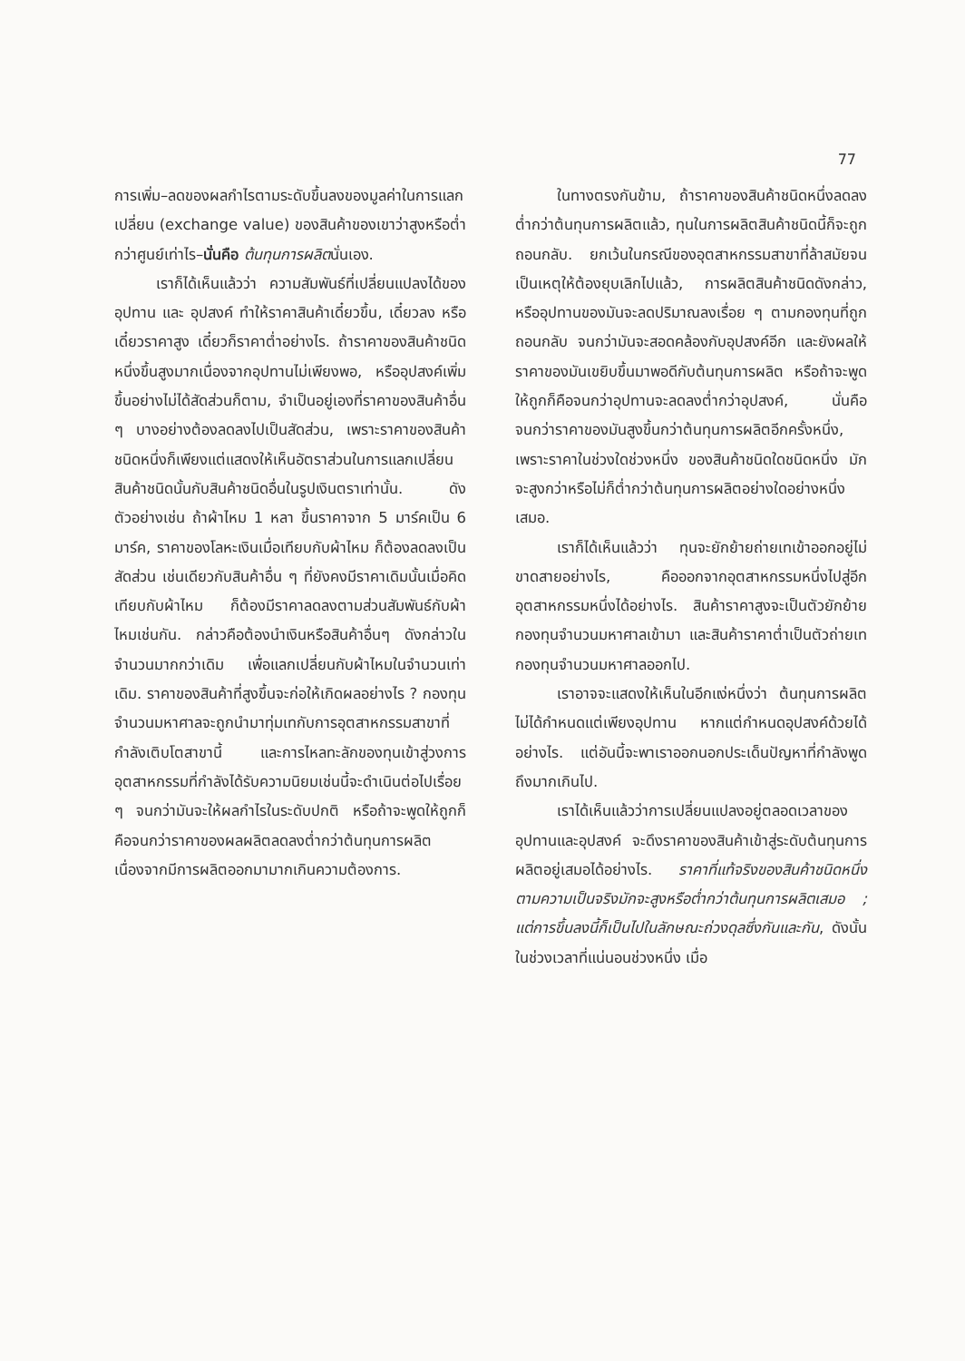77
การเพิ่ม–ลดของผลกำไรตามระดับขึ้นลงของมูลค่าในการแลกเปลี่ยน (exchange value) ของสินค้าของเขาว่าสูงหรือต่ำกว่าศูนย์เท่าไร–นั่นคือ ต้นทุนการผลิตนั่นเอง.
เราก็ได้เห็นแล้วว่า ความสัมพันธ์ที่เปลี่ยนแปลงได้ของ อุปทาน และ อุปสงค์ ทำให้ราคาสินค้าเดี๋ยวขึ้น, เดี๋ยวลง หรือเดี๋ยวราคาสูง เดี๋ยวก็ราคาต่ำอย่างไร. ถ้าราคาของสินค้าชนิดหนึ่งขึ้นสูงมากเนื่องจากอุปทานไม่เพียงพอ, หรืออุปสงค์เพิ่มขึ้นอย่างไม่ได้สัดส่วนก็ตาม, จำเป็นอยู่เองที่ราคาของสินค้าอื่น ๆ บางอย่างต้องลดลงไปเป็นสัดส่วน, เพราะราคาของสินค้าชนิดหนึ่งก็เพียงแต่แสดงให้เห็นอัตราส่วนในการแลกเปลี่ยนสินค้าชนิดนั้นกับสินค้าชนิดอื่นในรูปเงินตราเท่านั้น. ดังตัวอย่างเช่น ถ้าผ้าไหม 1 หลา ขึ้นราคาจาก 5 มาร์คเป็น 6 มาร์ค, ราคาของโลหะเงินเมื่อเทียบกับผ้าไหม ก็ต้องลดลงเป็นสัดส่วน เช่นเดียวกับสินค้าอื่น ๆ ที่ยังคงมีราคาเดิมนั้นเมื่อคิดเทียบกับผ้าไหม ก็ต้องมีราคาลดลงตามส่วนสัมพันธ์กับผ้าไหมเช่นกัน. กล่าวคือต้องนำเงินหรือสินค้าอื่นๆ ดังกล่าวในจำนวนมากกว่าเดิม เพื่อแลกเปลี่ยนกับผ้าไหมในจำนวนเท่าเดิม. ราคาของสินค้าที่สูงขึ้นจะก่อให้เกิดผลอย่างไร ? กองทุนจำนวนมหาศาลจะถูกนำมาทุ่มเทกับการอุตสาหกรรมสาขาที่กำลังเติบโตสาขานี้ และการไหลทะลักของทุนเข้าสู่วงการอุตสาหกรรมที่กำลังได้รับความนิยมเช่นนี้จะดำเนินต่อไปเรื่อย ๆ จนกว่ามันจะให้ผลกำไรในระดับปกติ หรือถ้าจะพูดให้ถูกก็คือจนกว่าราคาของผลผลิตลดลงต่ำกว่าต้นทุนการผลิต เนื่องจากมีการผลิตออกมามากเกินความต้องการ.
ในทางตรงกันข้าม, ถ้าราคาของสินค้าชนิดหนึ่งลดลงต่ำกว่าต้นทุนการผลิตแล้ว, ทุนในการผลิตสินค้าชนิดนี้ก็จะถูกถอนกลับ. ยกเว้นในกรณีของอุตสาหกรรมสาขาที่ล้าสมัยจนเป็นเหตุให้ต้องยุบเลิกไปแล้ว, การผลิตสินค้าชนิดดังกล่าว, หรืออุปทานของมันจะลดปริมาณลงเรื่อย ๆ ตามกองทุนที่ถูกถอนกลับ จนกว่ามันจะสอดคล้องกับอุปสงค์อีก และยังผลให้ราคาของมันเขยิบขึ้นมาพอดีกับต้นทุนการผลิต หรือถ้าจะพูดให้ถูกก็คือจนกว่าอุปทานจะลดลงต่ำกว่าอุปสงค์, นั่นคือจนกว่าราคาของมันสูงขึ้นกว่าต้นทุนการผลิตอีกครั้งหนึ่ง, เพราะราคาในช่วงใดช่วงหนึ่ง ของสินค้าชนิดใดชนิดหนึ่ง มักจะสูงกว่าหรือไม่ก็ต่ำกว่าต้นทุนการผลิตอย่างใดอย่างหนึ่งเสมอ.
เราก็ได้เห็นแล้วว่า ทุนจะยักย้ายถ่ายเทเข้าออกอยู่ไม่ขาดสายอย่างไร, คือออกจากอุตสาหกรรมหนึ่งไปสู่อีกอุตสาหกรรมหนึ่งได้อย่างไร. สินค้าราคาสูงจะเป็นตัวยักย้ายกองทุนจำนวนมหาศาลเข้ามา และสินค้าราคาต่ำเป็นตัวถ่ายเทกองทุนจำนวนมหาศาลออกไป.
เราอาจจะแสดงให้เห็นในอีกแง่หนึ่งว่า ต้นทุนการผลิตไม่ได้กำหนดแต่เพียงอุปทาน หากแต่กำหนดอุปสงค์ด้วยได้อย่างไร. แต่อันนี้จะพาเราออกนอกประเด็นปัญหาที่กำลังพูดถึงมากเกินไป.
เราได้เห็นแล้วว่าการเปลี่ยนแปลงอยู่ตลอดเวลาของอุปทานและอุปสงค์ จะดึงราคาของสินค้าเข้าสู่ระดับต้นทุนการผลิตอยู่เสมอได้อย่างไร. ราคาที่แท้จริงของสินค้าชนิดหนึ่ง ตามความเป็นจริงมักจะสูงหรือต่ำกว่าต้นทุนการผลิตเสมอ ; แต่การขึ้นลงนี้ก็เป็นไปในลักษณะถ่วงดุลซึ่งกันและกัน, ดังนั้นในช่วงเวลาที่แน่นอนช่วงหนึ่ง เมื่อ